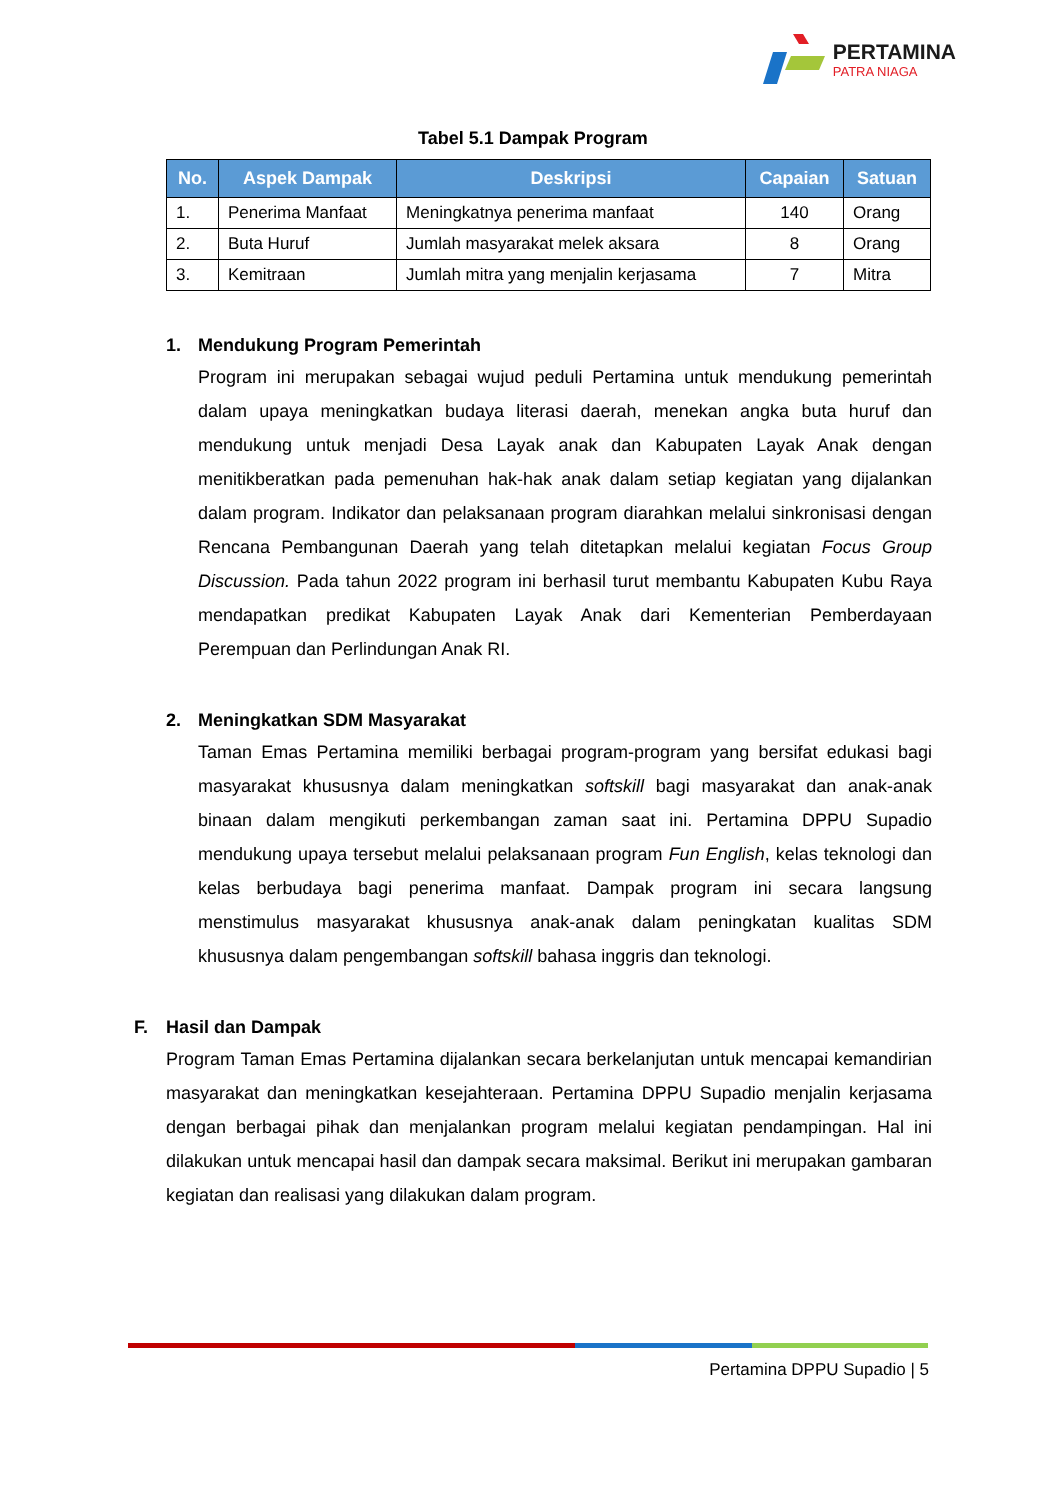PERTAMINA
PATRA NIAGA
Tabel 5.1 Dampak Program
| No. | Aspek Dampak | Deskripsi | Capaian | Satuan |
| --- | --- | --- | --- | --- |
| 1. | Penerima Manfaat | Meningkatnya penerima manfaat | 140 | Orang |
| 2. | Buta Huruf | Jumlah masyarakat melek aksara | 8 | Orang |
| 3. | Kemitraan | Jumlah mitra yang menjalin kerjasama | 7 | Mitra |
1. Mendukung Program Pemerintah
Program ini merupakan sebagai wujud peduli Pertamina untuk mendukung pemerintah dalam upaya meningkatkan budaya literasi daerah, menekan angka buta huruf dan mendukung untuk menjadi Desa Layak anak dan Kabupaten Layak Anak dengan menitikberatkan pada pemenuhan hak-hak anak dalam setiap kegiatan yang dijalankan dalam program. Indikator dan pelaksanaan program diarahkan melalui sinkronisasi dengan Rencana Pembangunan Daerah yang telah ditetapkan melalui kegiatan Focus Group Discussion. Pada tahun 2022 program ini berhasil turut membantu Kabupaten Kubu Raya mendapatkan predikat Kabupaten Layak Anak dari Kementerian Pemberdayaan Perempuan dan Perlindungan Anak RI.
2. Meningkatkan SDM Masyarakat
Taman Emas Pertamina memiliki berbagai program-program yang bersifat edukasi bagi masyarakat khususnya dalam meningkatkan softskill bagi masyarakat dan anak-anak binaan dalam mengikuti perkembangan zaman saat ini. Pertamina DPPU Supadio mendukung upaya tersebut melalui pelaksanaan program Fun English, kelas teknologi dan kelas berbudaya bagi penerima manfaat. Dampak program ini secara langsung menstimulus masyarakat khususnya anak-anak dalam peningkatan kualitas SDM khususnya dalam pengembangan softskill bahasa inggris dan teknologi.
F. Hasil dan Dampak
Program Taman Emas Pertamina dijalankan secara berkelanjutan untuk mencapai kemandirian masyarakat dan meningkatkan kesejahteraan. Pertamina DPPU Supadio menjalin kerjasama dengan berbagai pihak dan menjalankan program melalui kegiatan pendampingan. Hal ini dilakukan untuk mencapai hasil dan dampak secara maksimal. Berikut ini merupakan gambaran kegiatan dan realisasi yang dilakukan dalam program.
Pertamina DPPU Supadio | 5